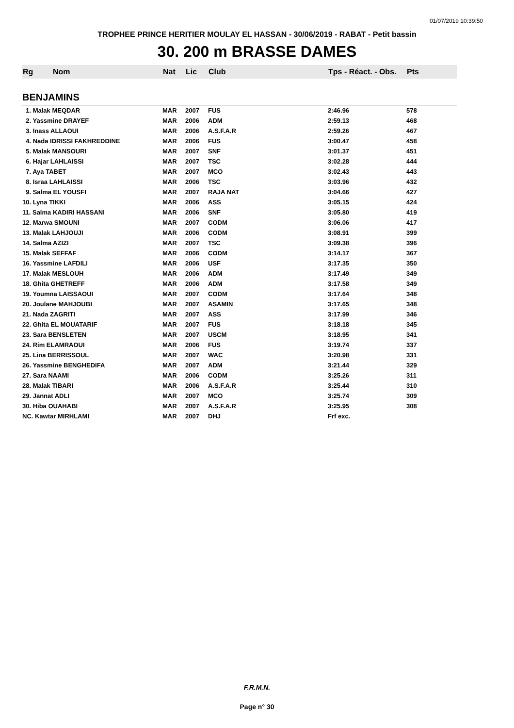01/07/2019 10:39:50
TROPHEE PRINCE HERITIER MOULAY EL HASSAN - 30/06/2019 - RABAT - Petit bassin
30. 200 m BRASSE DAMES
| Rg | Nom | Nat | Lic | Club | Tps - Réact. - Obs. | Pts |
| --- | --- | --- | --- | --- | --- | --- |
| BENJAMINS | | | | | | |
| 1. Malak MEQDAR | | MAR | 2007 | FUS | 2:46.96 | 578 |
| 2. Yassmine DRAYEF | | MAR | 2006 | ADM | 2:59.13 | 468 |
| 3. Inass ALLAOUI | | MAR | 2006 | A.S.F.A.R | 2:59.26 | 467 |
| 4. Nada IDRISSI FAKHREDDINE | | MAR | 2006 | FUS | 3:00.47 | 458 |
| 5. Malak MANSOURI | | MAR | 2007 | SNF | 3:01.37 | 451 |
| 6. Hajar LAHLAISSI | | MAR | 2007 | TSC | 3:02.28 | 444 |
| 7. Aya TABET | | MAR | 2007 | MCO | 3:02.43 | 443 |
| 8. Israa LAHLAISSI | | MAR | 2006 | TSC | 3:03.96 | 432 |
| 9. Salma EL YOUSFI | | MAR | 2007 | RAJA NAT | 3:04.66 | 427 |
| 10. Lyna TIKKI | | MAR | 2006 | ASS | 3:05.15 | 424 |
| 11. Salma KADIRI HASSANI | | MAR | 2006 | SNF | 3:05.80 | 419 |
| 12. Marwa SMOUNI | | MAR | 2007 | CODM | 3:06.06 | 417 |
| 13. Malak LAHJOUJI | | MAR | 2006 | CODM | 3:08.91 | 399 |
| 14. Salma AZIZI | | MAR | 2007 | TSC | 3:09.38 | 396 |
| 15. Malak SEFFAF | | MAR | 2006 | CODM | 3:14.17 | 367 |
| 16. Yassmine LAFDILI | | MAR | 2006 | USF | 3:17.35 | 350 |
| 17. Malak MESLOUH | | MAR | 2006 | ADM | 3:17.49 | 349 |
| 18. Ghita GHETREFF | | MAR | 2006 | ADM | 3:17.58 | 349 |
| 19. Youmna LAISSAOUI | | MAR | 2007 | CODM | 3:17.64 | 348 |
| 20. Joulane MAHJOUBI | | MAR | 2007 | ASAMIN | 3:17.65 | 348 |
| 21. Nada ZAGRITI | | MAR | 2007 | ASS | 3:17.99 | 346 |
| 22. Ghita EL MOUATARIF | | MAR | 2007 | FUS | 3:18.18 | 345 |
| 23. Sara BENSLETEN | | MAR | 2007 | USCM | 3:18.95 | 341 |
| 24. Rim ELAMRAOUI | | MAR | 2006 | FUS | 3:19.74 | 337 |
| 25. Lina BERRISSOUL | | MAR | 2007 | WAC | 3:20.98 | 331 |
| 26. Yassmine BENGHEDIFA | | MAR | 2007 | ADM | 3:21.44 | 329 |
| 27. Sara NAAMI | | MAR | 2006 | CODM | 3:25.26 | 311 |
| 28. Malak TIBARI | | MAR | 2006 | A.S.F.A.R | 3:25.44 | 310 |
| 29. Jannat ADLI | | MAR | 2007 | MCO | 3:25.74 | 309 |
| 30. Hiba OUAHABI | | MAR | 2007 | A.S.F.A.R | 3:25.95 | 308 |
| NC. Kawtar MIRHLAMI | | MAR | 2007 | DHJ | Frf exc. | |
F.R.M.N.
Page n° 30